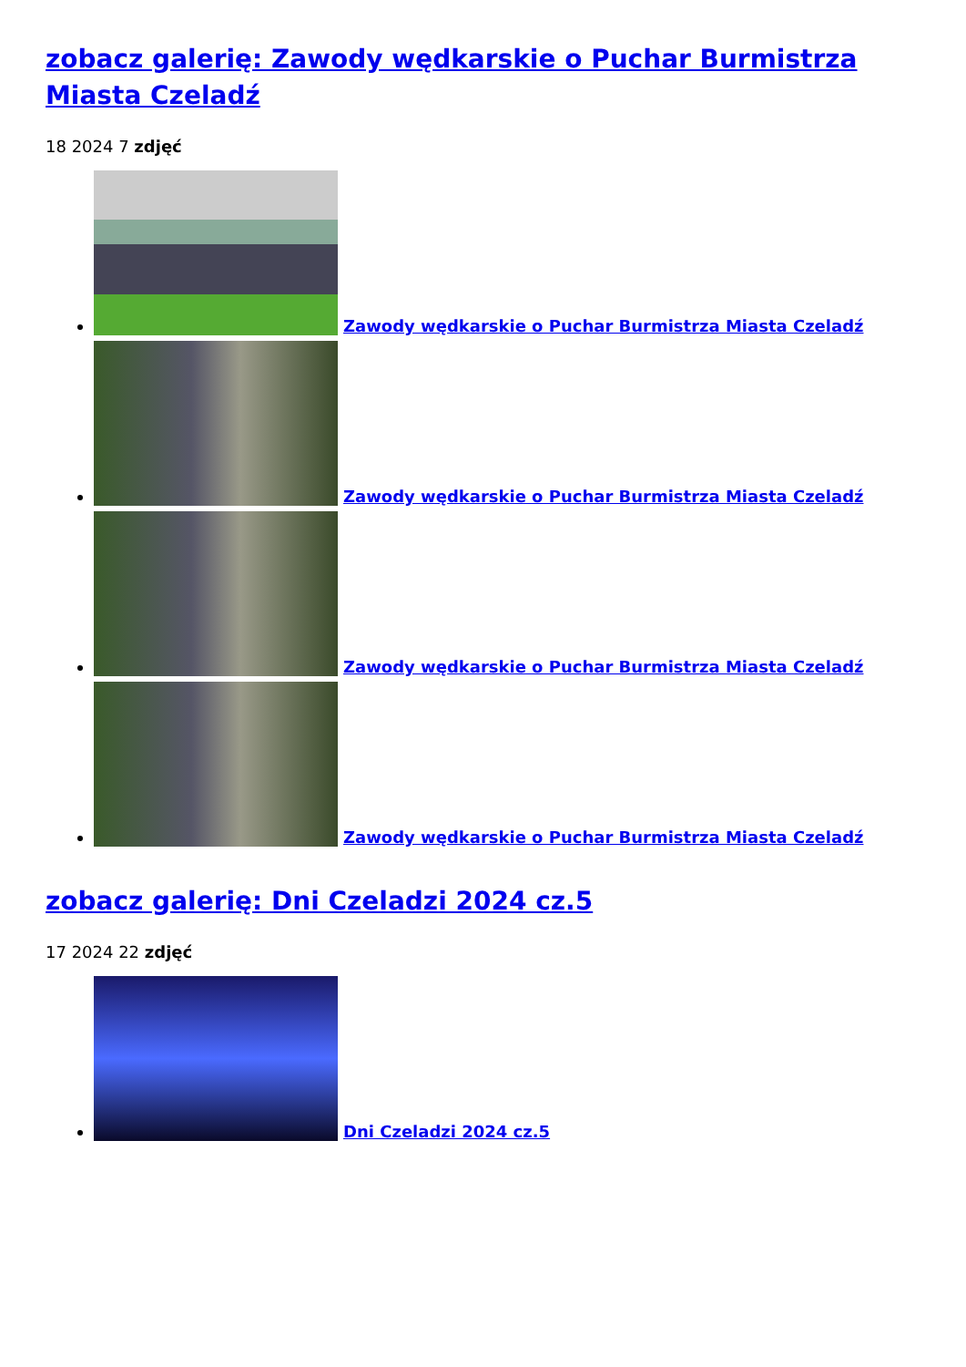zobacz galerię: Zawody wędkarskie o Puchar Burmistrza Miasta Czeladź
18 2024 7 zdjęć
Zawody wędkarskie o Puchar Burmistrza Miasta Czeladź
Zawody wędkarskie o Puchar Burmistrza Miasta Czeladź
Zawody wędkarskie o Puchar Burmistrza Miasta Czeladź
Zawody wędkarskie o Puchar Burmistrza Miasta Czeladź
zobacz galerię: Dni Czeladzi 2024 cz.5
17 2024 22 zdjęć
Dni Czeladzi 2024 cz.5